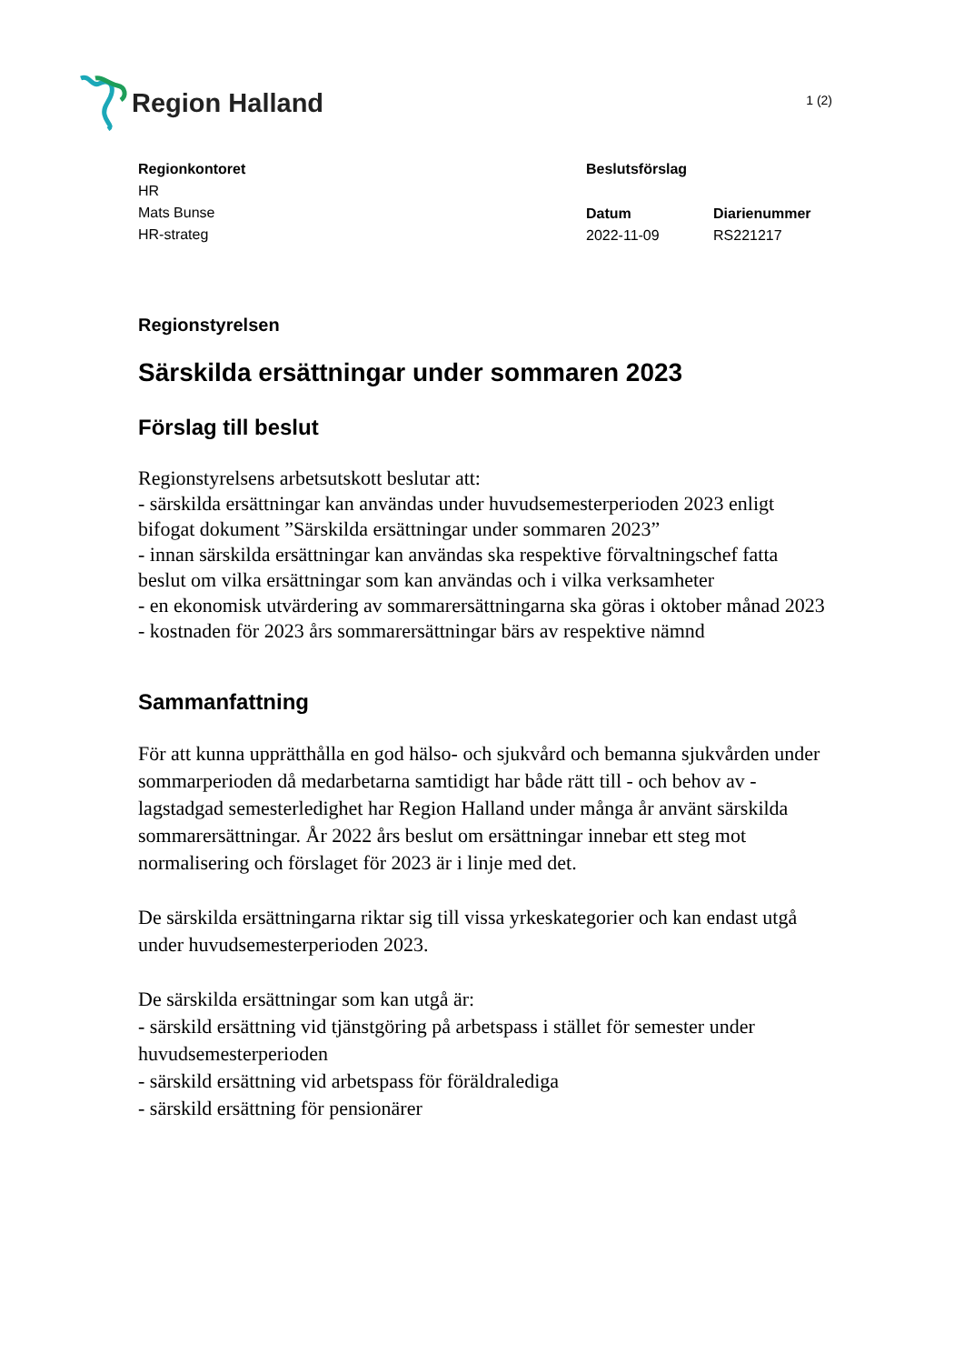Region Halland
1 (2)
Regionkontoret
HR
Mats Bunse
HR-strateg
Beslutsförslag
Datum
2022-11-09
Diarienummer
RS221217
Regionstyrelsen
Särskilda ersättningar under sommaren 2023
Förslag till beslut
Regionstyrelsens arbetsutskott beslutar att:
- särskilda ersättningar kan användas under huvudsemesterperioden 2023 enligt bifogat dokument ”Särskilda ersättningar under sommaren 2023”
- innan särskilda ersättningar kan användas ska respektive förvaltningschef fatta beslut om vilka ersättningar som kan användas och i vilka verksamheter
- en ekonomisk utvärdering av sommarersättningarna ska göras i oktober månad 2023
- kostnaden för 2023 års sommarersättningar bärs av respektive nämnd
Sammanfattning
För att kunna upprätthålla en god hälso- och sjukvård och bemanna sjukvården under sommarperioden då medarbetarna samtidigt har både rätt till - och behov av - lagstadgad semesterledighet har Region Halland under många år använt särskilda sommarersättningar. År 2022 års beslut om ersättningar innebar ett steg mot normalisering och förslaget för 2023 är i linje med det.
De särskilda ersättningarna riktar sig till vissa yrkeskategorier och kan endast utgå under huvudsemesterperioden 2023.
De särskilda ersättningar som kan utgå är:
- särskild ersättning vid tjänstgöring på arbetspass i stället för semester under huvudsemesterperioden
- särskild ersättning vid arbetspass för föräldralediga
- särskild ersättning för pensionärer